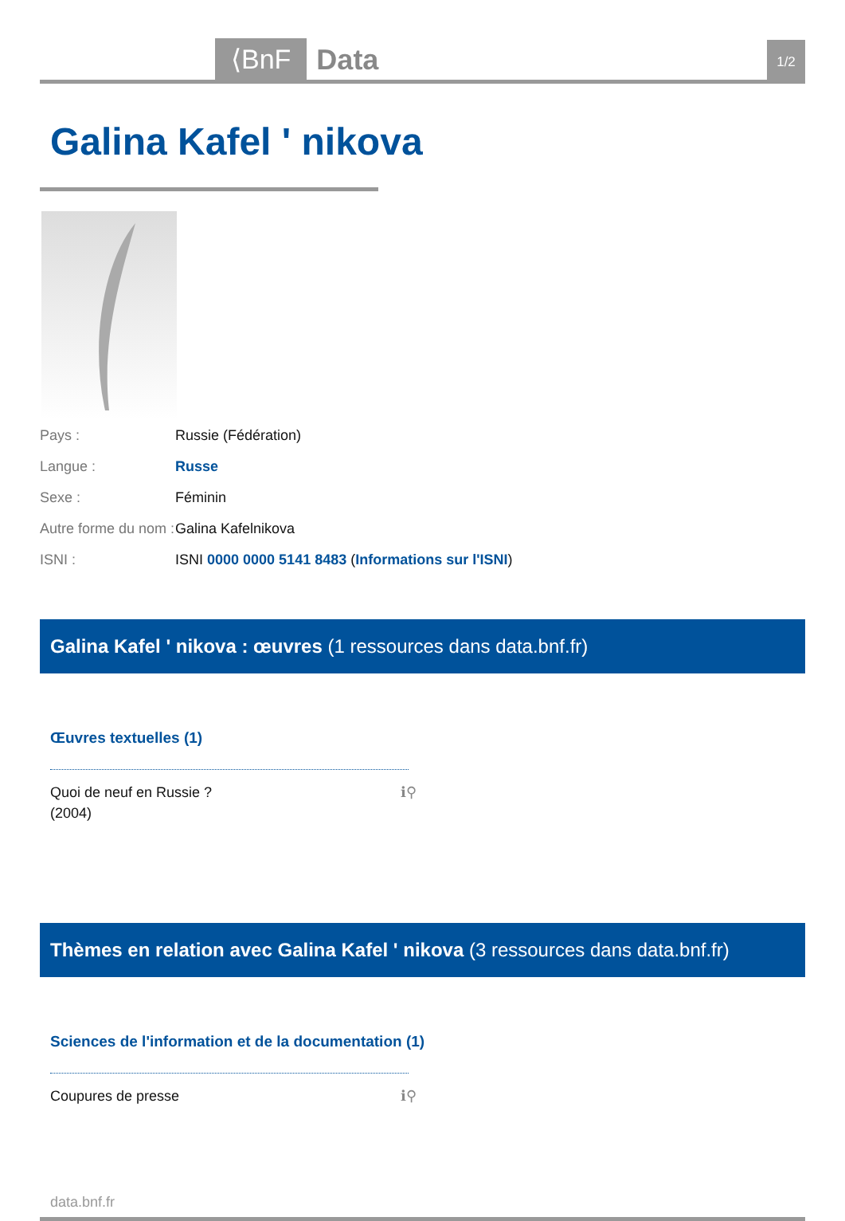⟨BnF
Data
1/2
Galina Kafel ʹ nikova
| Pays : | Russie (Fédération) |
| Langue : | Russe |
| Sexe : | Féminin |
| Autre forme du nom : | Galina Kafelnikova |
| ISNI : | ISNI 0000 0000 5141 8483 ( Informations sur l'ISNI ) |
Galina Kafel ʹ nikova : œuvres (1 ressources dans data.bnf.fr)
Œuvres textuelles (1)
Quoi de neuf en Russie ?
(2004) ℹ⚲
Thèmes en relation avec Galina Kafel ʹ nikova (3 ressources dans data.bnf.fr)
Sciences de l'information et de la documentation (1)
Coupures de presse ℹ⚲
data.bnf.fr